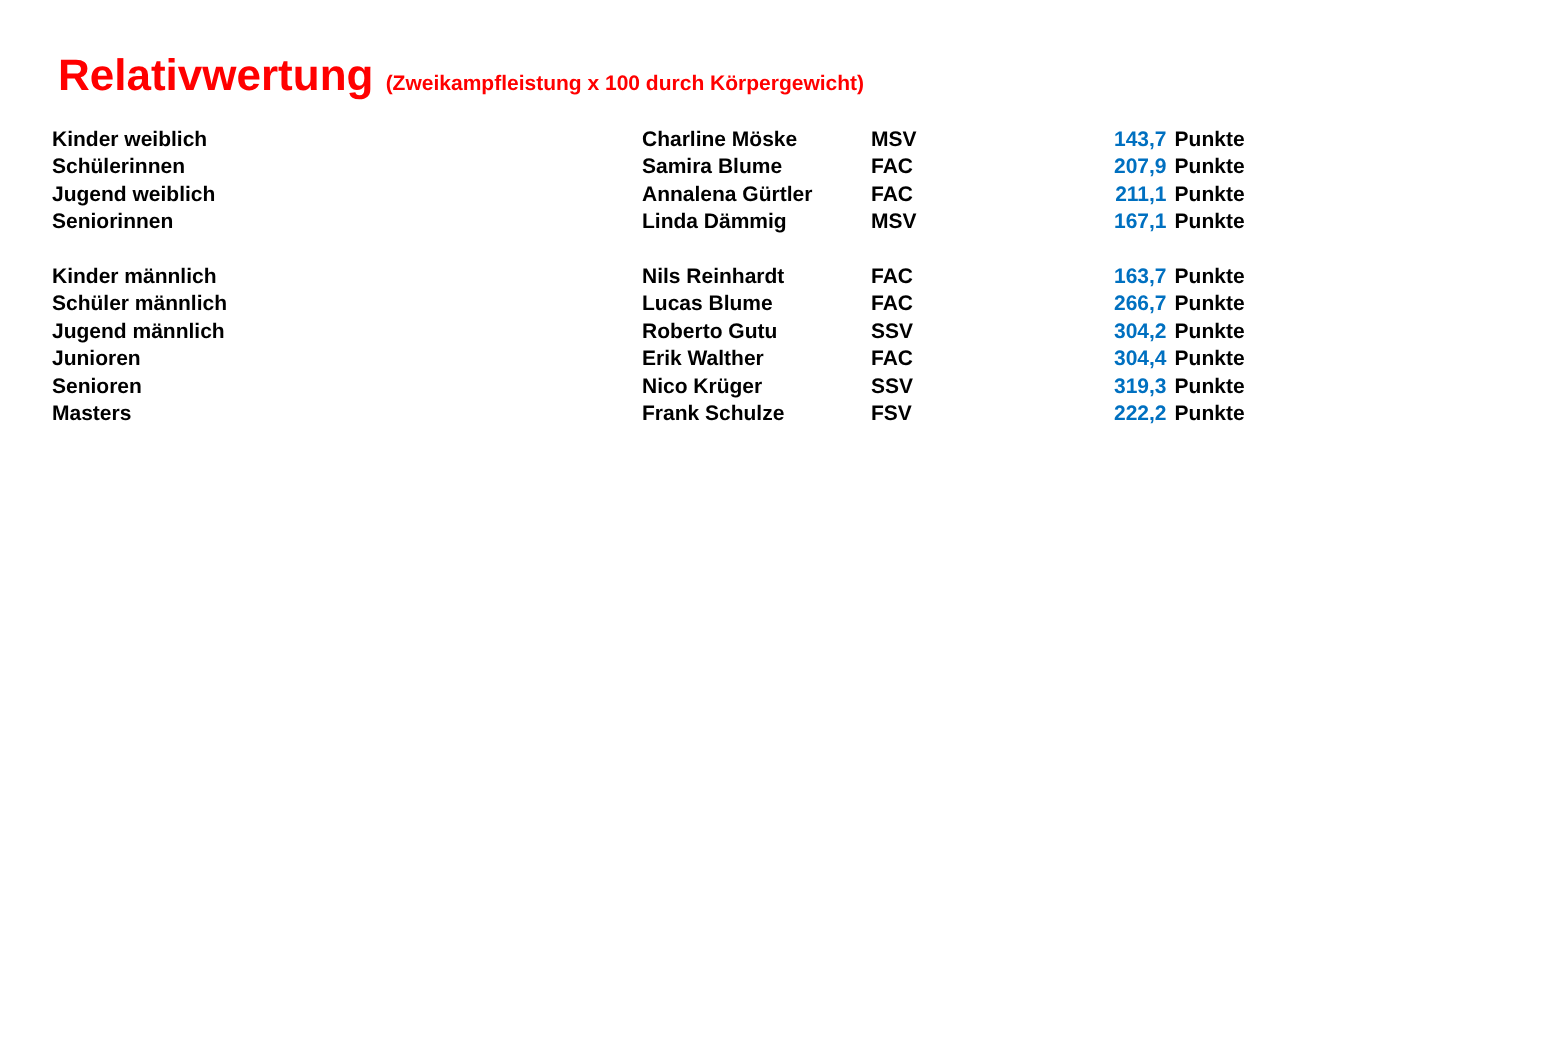Relativwertung (Zweikampfleistung x 100 durch Körpergewicht)
| Kinder weiblich | Charline Möske | MSV | 143,7 | Punkte |
| Schülerinnen | Samira Blume | FAC | 207,9 | Punkte |
| Jugend weiblich | Annalena Gürtler | FAC | 211,1 | Punkte |
| Seniorinnen | Linda Dämmig | MSV | 167,1 | Punkte |
| Kinder männlich | Nils Reinhardt | FAC | 163,7 | Punkte |
| Schüler männlich | Lucas Blume | FAC | 266,7 | Punkte |
| Jugend männlich | Roberto Gutu | SSV | 304,2 | Punkte |
| Junioren | Erik Walther | FAC | 304,4 | Punkte |
| Senioren | Nico Krüger | SSV | 319,3 | Punkte |
| Masters | Frank Schulze | FSV | 222,2 | Punkte |